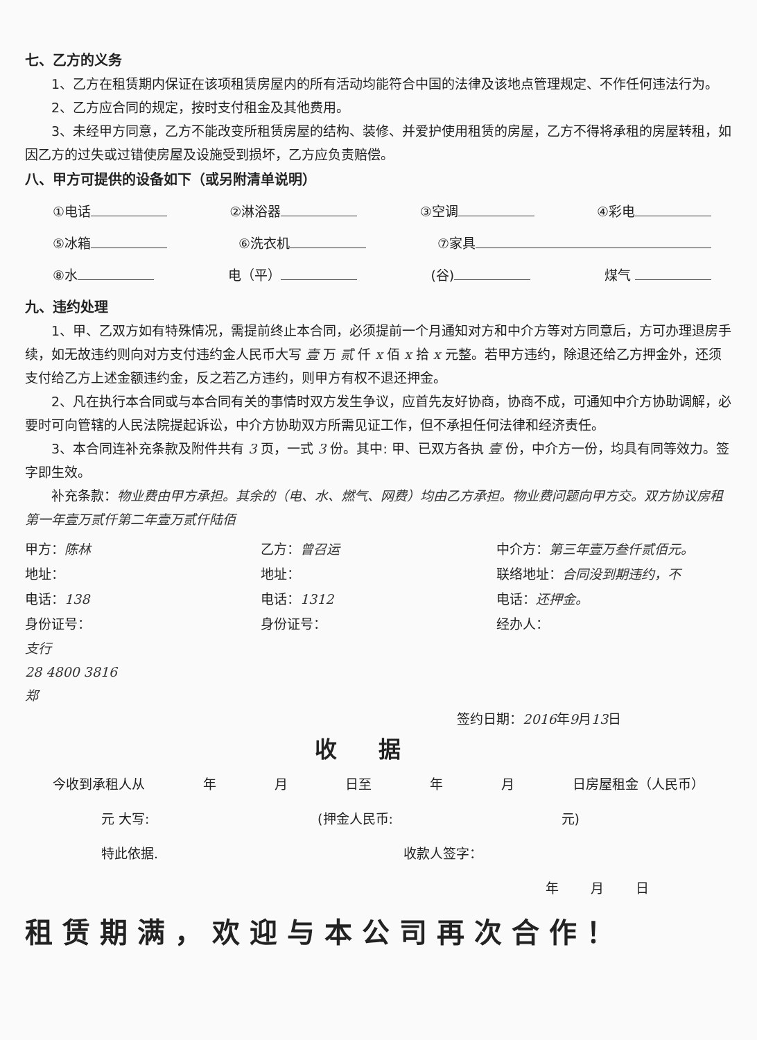七、乙方的义务
1、乙方在租赁期内保证在该项租赁房屋内的所有活动均能符合中国的法律及该地点管理规定、不作任何违法行为。
2、乙方应合同的规定，按时支付租金及其他费用。
3、未经甲方同意，乙方不能改变所租赁房屋的结构、装修、并爱护使用租赁的房屋，乙方不得将承租的房屋转租，如因乙方的过失或过错使房屋及设施受到损坏，乙方应负责赔偿。
八、甲方可提供的设备如下（或另附清单说明）
①电话 ②淋浴器 ③空调 ④彩电
⑤冰箱 ⑥洗衣机 ⑦家具
⑧水 电（平） (谷) 煤气
九、违约处理
1、甲、乙双方如有特殊情况，需提前终止本合同，必须提前一个月通知对方和中介方等对方同意后，方可办理退房手续，如无故违约则向对方支付违约金人民币大写 壹 万 贰 仟 x 佰 x 拾 x 元整。若甲方违约，除退还给乙方押金外，还须支付给乙方上述金额违约金，反之若乙方违约，则甲方有权不退还押金。
2、凡在执行本合同或与本合同有关的事情时双方发生争议，应首先友好协商，协商不成，可通知中介方协助调解，必要时可向管辖的人民法院提起诉讼，中介方协助双方所需见证工作，但不承担任何法律和经济责任。
3、本合同连补充条款及附件共有 3 页，一式 3 份。其中: 甲、已双方各执 壹 份，中介方一份，均具有同等效力。签字即生效。
补充条款：物业费由甲方承担。其余的（电、水、燃气、网费）均由乙方承担。物业费问题向甲方交。双方协议房租第一年壹万贰仟第二年壹万贰仟陆佰
甲方：陈林
地址：
电话：138
身份证号：
乙方：曾召运
地址：
电话：1312
身份证号：
中介方：第三年壹万叁仟贰佰元。
联络地址：合同没到期违约，不
电话：还押金。
经办人：
支行
28 4800 3816
郑
签约日期：2016年9月13日
收据
今收到承租人从 年 月 日至 年 月 日房屋租金（人民币）
元 大写: (押金人民币: 元)
特此依据. 收款人签字：
年 月 日
租赁期满，欢迎与本公司再次合作！